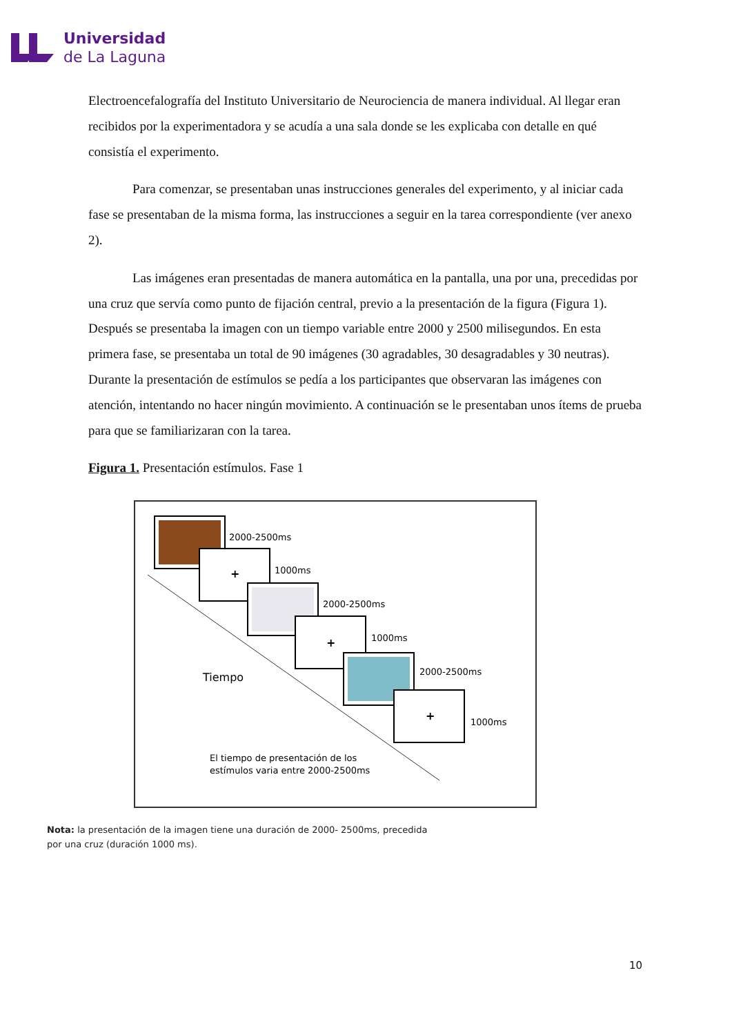Universidad
de La Laguna
Electroencefalografía del Instituto Universitario de Neurociencia de manera individual. Al llegar eran recibidos por la experimentadora y se acudía a una sala donde se les explicaba con detalle en qué consistía el experimento.
Para comenzar, se presentaban unas instrucciones generales del experimento, y al iniciar cada fase se presentaban de la misma forma, las instrucciones a seguir en la tarea correspondiente (ver anexo 2).
Las imágenes eran presentadas de manera automática en la pantalla, una por una, precedidas por una cruz que servía como punto de fijación central, previo a la presentación de la figura (Figura 1). Después se presentaba la imagen con un tiempo variable entre 2000 y 2500 milisegundos. En esta primera fase, se presentaba un total de 90 imágenes (30 agradables, 30 desagradables y 30 neutras). Durante la presentación de estímulos se pedía a los participantes que observaran las imágenes con atención, intentando no hacer ningún movimiento. A continuación se le presentaban unos ítems de prueba para que se familiarizaran con la tarea.
Figura 1. Presentación estímulos. Fase 1
2000-2500ms
+
1000ms
2000-2500ms
+
1000ms
2000-2500ms
+
1000ms
Tiempo
El tiempo de presentación de los
estímulos varia entre 2000-2500ms
Nota: la presentación de la imagen tiene una duración de 2000- 2500ms, precedida por una cruz (duración 1000 ms).
10